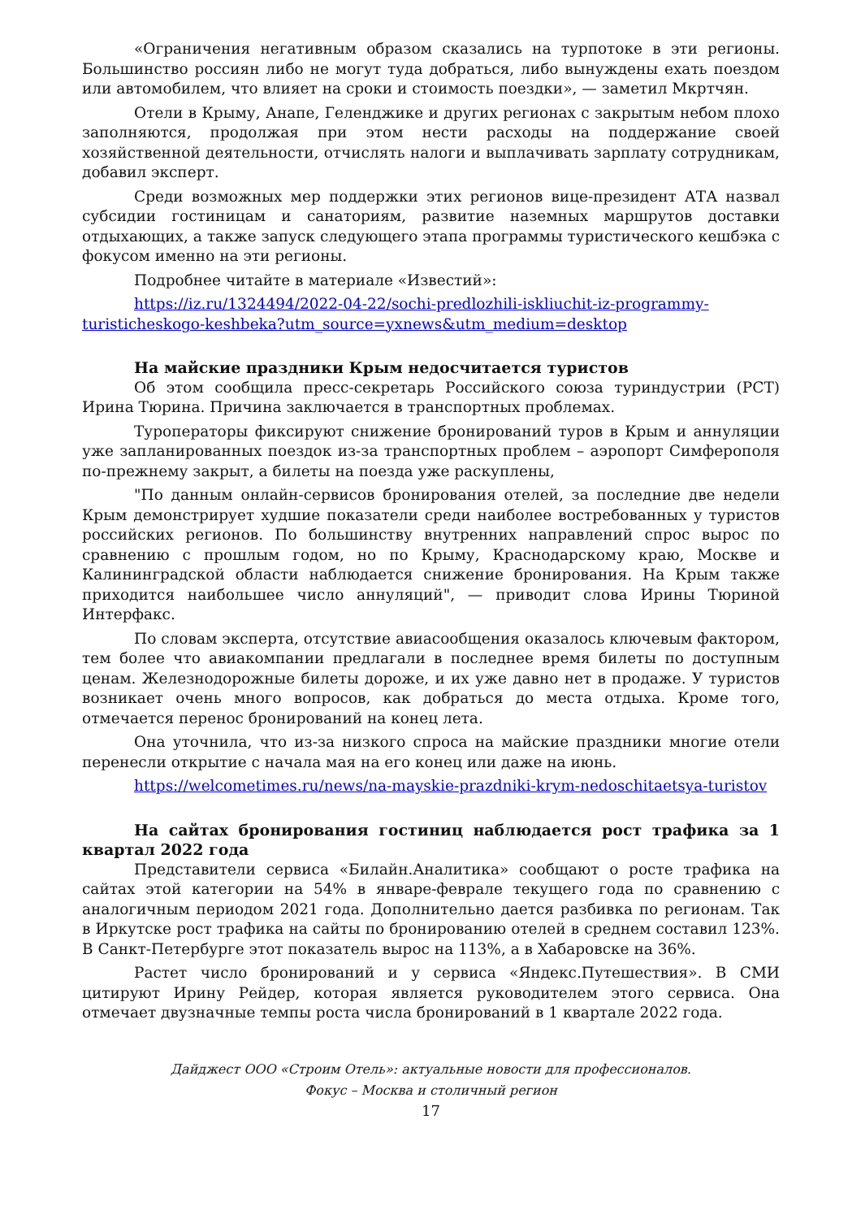«Ограничения негативным образом сказались на турпотоке в эти регионы. Большинство россиян либо не могут туда добраться, либо вынуждены ехать поездом или автомобилем, что влияет на сроки и стоимость поездки», — заметил Мкртчян.
Отели в Крыму, Анапе, Геленджике и других регионах с закрытым небом плохо заполняются, продолжая при этом нести расходы на поддержание своей хозяйственной деятельности, отчислять налоги и выплачивать зарплату сотрудникам, добавил эксперт.
Среди возможных мер поддержки этих регионов вице-президент АТА назвал субсидии гостиницам и санаториям, развитие наземных маршрутов доставки отдыхающих, а также запуск следующего этапа программы туристического кешбэка с фокусом именно на эти регионы.
Подробнее читайте в материале «Известий»:
https://iz.ru/1324494/2022-04-22/sochi-predlozhili-iskliuchit-iz-programmy-turisticheskogo-keshbeka?utm_source=yxnews&utm_medium=desktop
На майские праздники Крым недосчитается туристов
Об этом сообщила пресс-секретарь Российского союза туриндустрии (РСТ) Ирина Тюрина. Причина заключается в транспортных проблемах.
Туроператоры фиксируют снижение бронирований туров в Крым и аннуляции уже запланированных поездок из-за транспортных проблем – аэропорт Симферополя по-прежнему закрыт, а билеты на поезда уже раскуплены,
"По данным онлайн-сервисов бронирования отелей, за последние две недели Крым демонстрирует худшие показатели среди наиболее востребованных у туристов российских регионов. По большинству внутренних направлений спрос вырос по сравнению с прошлым годом, но по Крыму, Краснодарскому краю, Москве и Калининградской области наблюдается снижение бронирования. На Крым также приходится наибольшее число аннуляций", — приводит слова Ирины Тюриной Интерфакс.
По словам эксперта, отсутствие авиасообщения оказалось ключевым фактором, тем более что авиакомпании предлагали в последнее время билеты по доступным ценам. Железнодорожные билеты дороже, и их уже давно нет в продаже. У туристов возникает очень много вопросов, как добраться до места отдыха. Кроме того, отмечается перенос бронирований на конец лета.
Она уточнила, что из-за низкого спроса на майские праздники многие отели перенесли открытие с начала мая на его конец или даже на июнь.
https://welcometimes.ru/news/na-mayskie-prazdniki-krym-nedoschitaetsya-turistov
На сайтах бронирования гостиниц наблюдается рост трафика за 1 квартал 2022 года
Представители сервиса «Билайн.Аналитика» сообщают о росте трафика на сайтах этой категории на 54% в январе-феврале текущего года по сравнению с аналогичным периодом 2021 года. Дополнительно дается разбивка по регионам. Так в Иркутске рост трафика на сайты по бронированию отелей в среднем составил 123%. В Санкт-Петербурге этот показатель вырос на 113%, а в Хабаровске на 36%.
Растет число бронирований и у сервиса «Яндекс.Путешествия». В СМИ цитируют Ирину Рейдер, которая является руководителем этого сервиса. Она отмечает двузначные темпы роста числа бронирований в 1 квартале 2022 года.
Дайджест ООО «Строим Отель»: актуальные новости для профессионалов.
Фокус – Москва и столичный регион
17